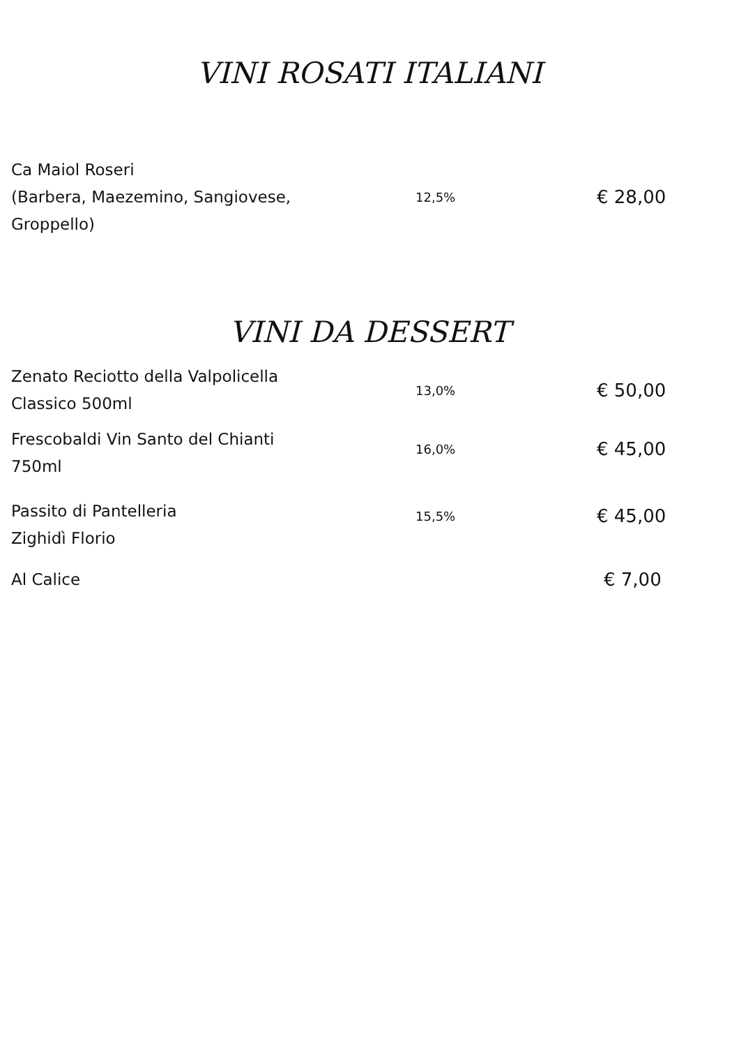VINI ROSATI ITALIANI
| Ca Maiol Roseri (Barbera, Maezemino, Sangiovese, Groppello) | 12,5% | € 28,00 |
VINI DA DESSERT
| Zenato Reciotto della Valpolicella Classico 500ml | 13,0% | € 50,00 |
| Frescobaldi Vin Santo del Chianti 750ml | 16,0% | € 45,00 |
| Passito di Pantelleria Zighidì Florio | 15,5% | € 45,00 |
| Al Calice | | € 7,00 |